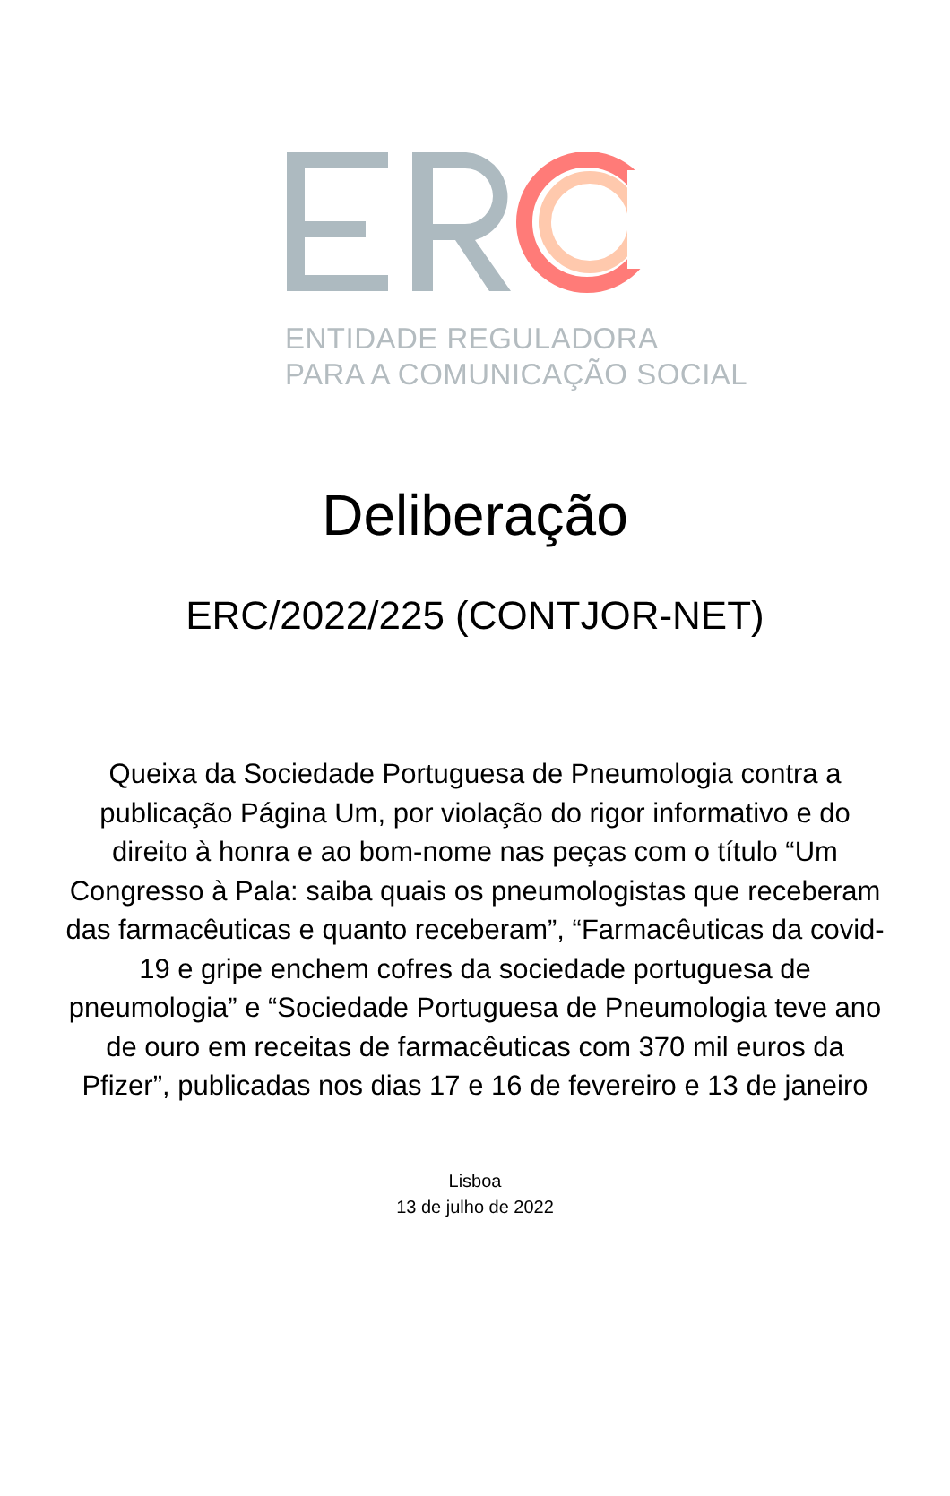ENTIDADE REGULADORA
PARA A COMUNICAÇÃO SOCIAL
Deliberação
ERC/2022/225 (CONTJOR-NET)
Queixa da Sociedade Portuguesa de Pneumologia contra a publicação Página Um, por violação do rigor informativo e do direito à honra e ao bom-nome nas peças com o título “Um Congresso à Pala: saiba quais os pneumologistas que receberam das farmacêuticas e quanto receberam”, “Farmacêuticas da covid-19 e gripe enchem cofres da sociedade portuguesa de pneumologia” e “Sociedade Portuguesa de Pneumologia teve ano de ouro em receitas de farmacêuticas com 370 mil euros da Pfizer”, publicadas nos dias 17 e 16 de fevereiro e 13 de janeiro
Lisboa
13 de julho de 2022